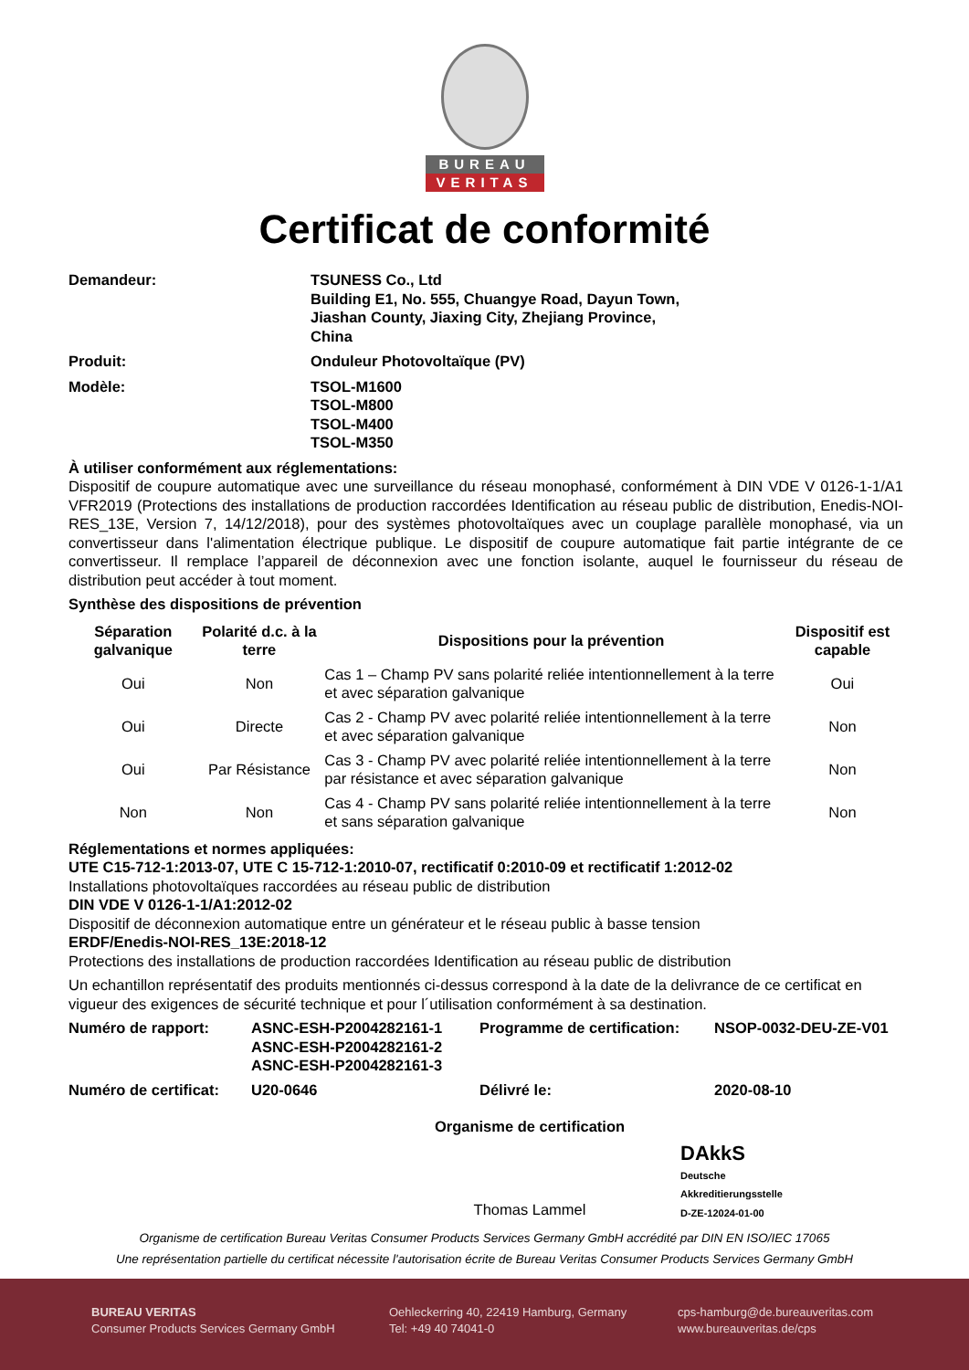BUREAU
VERITAS
Certificat de conformité
Demandeur: TSUNESS Co., Ltd
Building E1, No. 555, Chuangye Road, Dayun Town,
Jiashan County, Jiaxing City, Zhejiang Province,
China
Produit: Onduleur Photovoltaïque (PV)
Modèle: TSOL-M1600
TSOL-M800
TSOL-M400
TSOL-M350
À utiliser conformément aux réglementations:
Dispositif de coupure automatique avec une surveillance du réseau monophasé, conformément à DIN VDE V 0126-1-1/A1 VFR2019 (Protections des installations de production raccordées Identification au réseau public de distribution, Enedis-NOI-RES_13E, Version 7, 14/12/2018), pour des systèmes photovoltaïques avec un couplage parallèle monophasé, via un convertisseur dans l'alimentation électrique publique. Le dispositif de coupure automatique fait partie intégrante de ce convertisseur. Il remplace l’appareil de déconnexion avec une fonction isolante, auquel le fournisseur du réseau de distribution peut accéder à tout moment.
Synthèse des dispositions de prévention
| Séparation galvanique | Polarité d.c. à la terre | Dispositions pour la prévention | Dispositif est capable |
| --- | --- | --- | --- |
| Oui | Non | Cas 1 – Champ PV sans polarité reliée intentionnellement à la terre et avec séparation galvanique | Oui |
| Oui | Directe | Cas 2 - Champ PV avec polarité reliée intentionnellement à la terre et avec séparation galvanique | Non |
| Oui | Par Résistance | Cas 3 - Champ PV avec polarité reliée intentionnellement à la terre par résistance et avec séparation galvanique | Non |
| Non | Non | Cas 4 - Champ PV sans polarité reliée intentionnellement à la terre et sans séparation galvanique | Non |
Réglementations et normes appliquées:
UTE C15-712-1:2013-07, UTE C 15-712-1:2010-07, rectificatif 0:2010-09 et rectificatif 1:2012-02
Installations photovoltaïques raccordées au réseau public de distribution
DIN VDE V 0126-1-1/A1:2012-02
Dispositif de déconnexion automatique entre un générateur et le réseau public à basse tension
ERDF/Enedis-NOI-RES_13E:2018-12
Protections des installations de production raccordées Identification au réseau public de distribution
Un echantillon représentatif des produits mentionnés ci-dessus correspond à la date de la delivrance de ce certificat en vigueur des exigences de sécurité technique et pour l´utilisation conformément à sa destination.
Numéro de rapport: ASNC-ESH-P2004282161-1
ASNC-ESH-P2004282161-2
ASNC-ESH-P2004282161-3
Programme de certification:
NSOP-0032-DEU-ZE-V01
Numéro de certificat:
U20-0646 Délivré le: 2020-08-10
Organisme de certification
Thomas Lammel
DAkkS
Deutsche
Akkreditierungsstelle
D-ZE-12024-01-00
Organisme de certification Bureau Veritas Consumer Products Services Germany GmbH accrédité par DIN EN ISO/IEC 17065
Une représentation partielle du certificat nécessite l'autorisation écrite de Bureau Veritas Consumer Products Services Germany GmbH
BUREAU VERITAS
Consumer Products Services Germany GmbH
Oehleckerring 40, 22419 Hamburg, Germany
Tel: +49 40 74041-0
cps-hamburg@de.bureauveritas.com
www.bureauveritas.de/cps